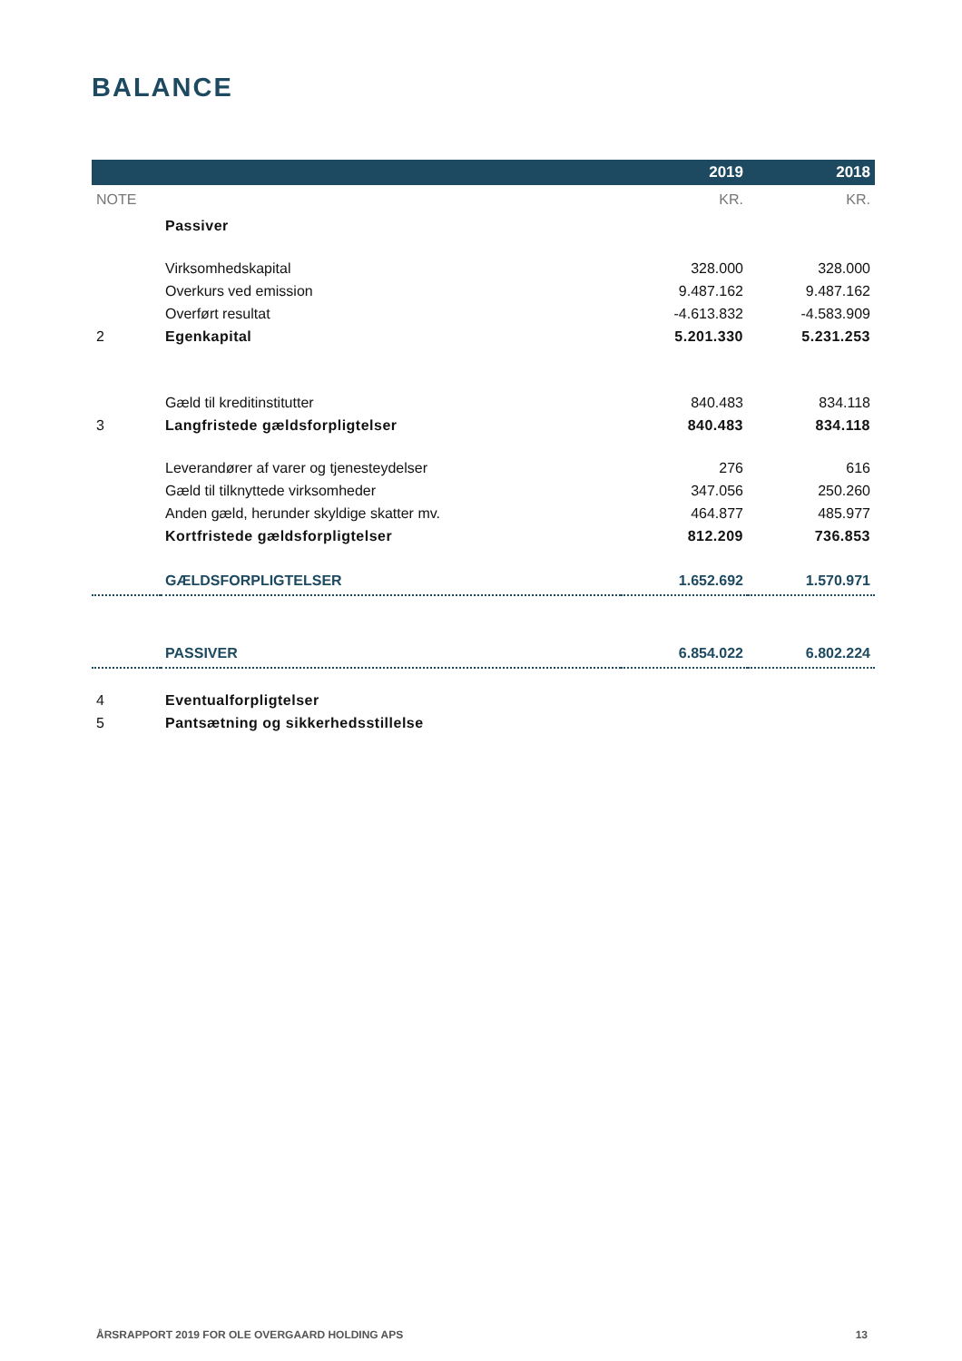BALANCE
| | | 2019 | 2018 |
| --- | --- | --- | --- |
| NOTE | | KR. | KR. |
| | Passiver | | |
| | Virksomhedskapital | 328.000 | 328.000 |
| | Overkurs ved emission | 9.487.162 | 9.487.162 |
| | Overført resultat | -4.613.832 | -4.583.909 |
| 2 | Egenkapital | 5.201.330 | 5.231.253 |
| | Gæld til kreditinstitutter | 840.483 | 834.118 |
| 3 | Langfristede gældsforpligtelser | 840.483 | 834.118 |
| | Leverandører af varer og tjenesteydelser | 276 | 616 |
| | Gæld til tilknyttede virksomheder | 347.056 | 250.260 |
| | Anden gæld, herunder skyldige skatter mv. | 464.877 | 485.977 |
| | Kortfristede gældsforpligtelser | 812.209 | 736.853 |
| | GÆLDSFORPLIGTELSER | 1.652.692 | 1.570.971 |
| | PASSIVER | 6.854.022 | 6.802.224 |
| 4 | Eventualforpligtelser | | |
| 5 | Pantsætning og sikkerhedsstillelse | | |
ÅRSRAPPORT 2019 FOR OLE OVERGAARD HOLDING APS 13